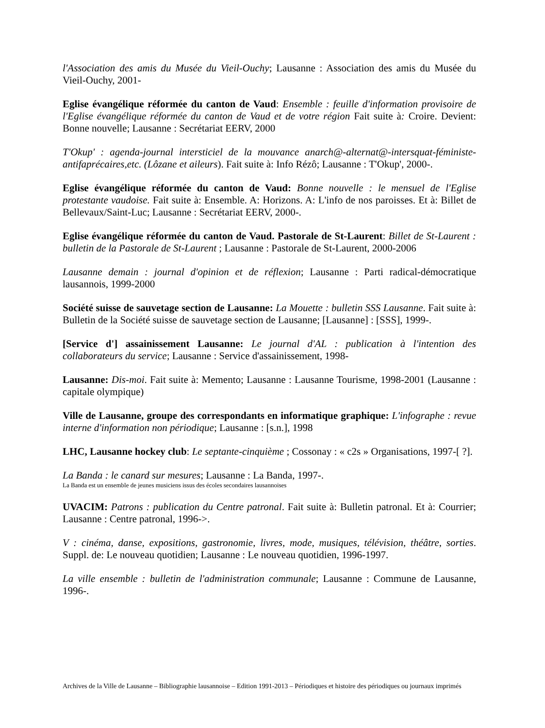l'Association des amis du Musée du Vieil-Ouchy; Lausanne : Association des amis du Musée du Vieil-Ouchy, 2001-
Eglise évangélique réformée du canton de Vaud: Ensemble : feuille d'information provisoire de l'Eglise évangélique réformée du canton de Vaud et de votre région Fait suite à: Croire. Devient: Bonne nouvelle; Lausanne : Secrétariat EERV, 2000
T'Okup' : agenda-journal intersticiel de la mouvance anarch@-alternat@-intersquat-féministe-antifaprécaires,etc. (Lôzane et aileurs). Fait suite à: Info Rézô; Lausanne : T'Okup', 2000-.
Eglise évangélique réformée du canton de Vaud: Bonne nouvelle : le mensuel de l'Eglise protestante vaudoise. Fait suite à: Ensemble. A: Horizons. A: L'info de nos paroisses. Et à: Billet de Bellevaux/Saint-Luc; Lausanne : Secrétariat EERV, 2000-.
Eglise évangélique réformée du canton de Vaud. Pastorale de St-Laurent: Billet de St-Laurent : bulletin de la Pastorale de St-Laurent ; Lausanne : Pastorale de St-Laurent, 2000-2006
Lausanne demain : journal d'opinion et de réflexion; Lausanne : Parti radical-démocratique lausannois, 1999-2000
Société suisse de sauvetage section de Lausanne: La Mouette : bulletin SSS Lausanne. Fait suite à: Bulletin de la Société suisse de sauvetage section de Lausanne; [Lausanne] : [SSS], 1999-.
[Service d'] assainissement Lausanne: Le journal d'AL : publication à l'intention des collaborateurs du service; Lausanne : Service d'assainissement, 1998-
Lausanne: Dis-moi. Fait suite à: Memento; Lausanne : Lausanne Tourisme, 1998-2001 (Lausanne : capitale olympique)
Ville de Lausanne, groupe des correspondants en informatique graphique: L'infographe : revue interne d'information non périodique; Lausanne : [s.n.], 1998
LHC, Lausanne hockey club: Le septante-cinquième ; Cossonay : « c2s » Organisations, 1997-[ ?].
La Banda : le canard sur mesures; Lausanne : La Banda, 1997-.
La Banda est un ensemble de jeunes musiciens issus des écoles secondaires lausannoises
UVACIM: Patrons : publication du Centre patronal. Fait suite à: Bulletin patronal. Et à: Courrier; Lausanne : Centre patronal, 1996->.
V : cinéma, danse, expositions, gastronomie, livres, mode, musiques, télévision, théâtre, sorties. Suppl. de: Le nouveau quotidien; Lausanne : Le nouveau quotidien, 1996-1997.
La ville ensemble : bulletin de l'administration communale; Lausanne : Commune de Lausanne, 1996-.
Archives de la Ville de Lausanne – Bibliographie lausannoise – Edition 1991-2013 – Périodiques et histoire des périodiques ou journaux imprimés